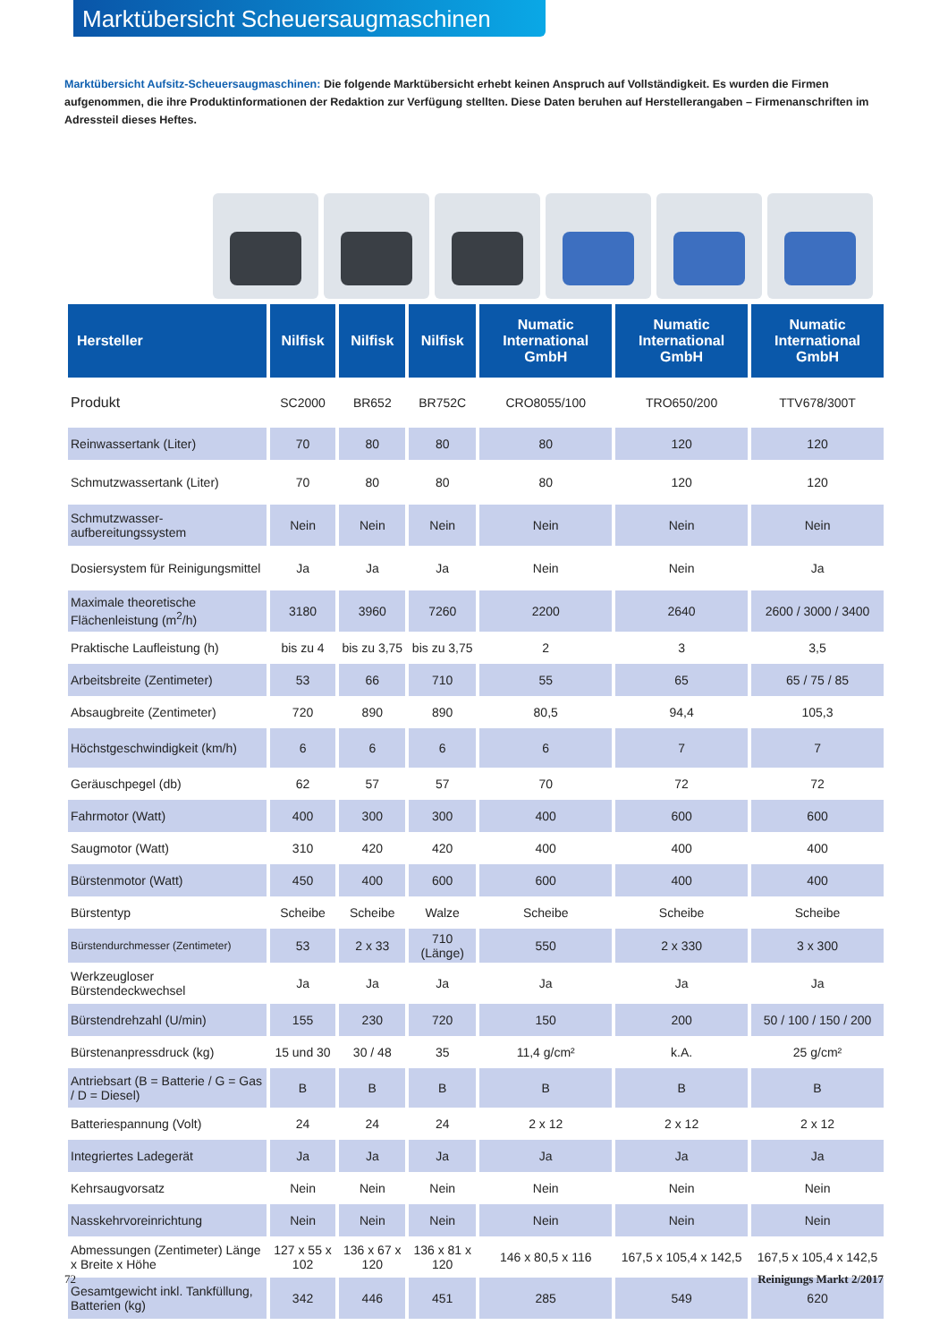Marktübersicht Scheuersaugmaschinen
Marktübersicht Aufsitz-Scheuersaugmaschinen: Die folgende Marktübersicht erhebt keinen Anspruch auf Vollständigkeit. Es wurden die Firmen aufgenommen, die ihre Produktinformationen der Redaktion zur Verfügung stellten. Diese Daten beruhen auf Herstellerangaben – Firmenanschriften im Adressteil dieses Heftes.
| Hersteller | Nilfisk | Nilfisk | Nilfisk | Numatic International GmbH | Numatic International GmbH | Numatic International GmbH |
| --- | --- | --- | --- | --- | --- | --- |
| Produkt | SC2000 | BR652 | BR752C | CRO8055/100 | TRO650/200 | TTV678/300T |
| Reinwassertank (Liter) | 70 | 80 | 80 | 80 | 120 | 120 |
| Schmutzwassertank (Liter) | 70 | 80 | 80 | 80 | 120 | 120 |
| Schmutzwasser-aufbereitungssystem | Nein | Nein | Nein | Nein | Nein | Nein |
| Dosiersystem für Reinigungsmittel | Ja | Ja | Ja | Nein | Nein | Ja |
| Maximale theoretische Flächenleistung (m<sup>2</sup>/h) | 3180 | 3960 | 7260 | 2200 | 2640 | 2600 / 3000 / 3400 |
| Praktische Laufleistung (h) | bis zu 4 | bis zu 3,75 | bis zu 3,75 | 2 | 3 | 3,5 |
| Arbeitsbreite (Zentimeter) | 53 | 66 | 710 | 55 | 65 | 65 / 75 / 85 |
| Absaugbreite (Zentimeter) | 720 | 890 | 890 | 80,5 | 94,4 | 105,3 |
| Höchstgeschwindigkeit (km/h) | 6 | 6 | 6 | 6 | 7 | 7 |
| Geräuschpegel (db) | 62 | 57 | 57 | 70 | 72 | 72 |
| Fahrmotor (Watt) | 400 | 300 | 300 | 400 | 600 | 600 |
| Saugmotor (Watt) | 310 | 420 | 420 | 400 | 400 | 400 |
| Bürstenmotor (Watt) | 450 | 400 | 600 | 600 | 400 | 400 |
| Bürstentyp | Scheibe | Scheibe | Walze | Scheibe | Scheibe | Scheibe |
| Bürstendurchmesser (Zentimeter) | 53 | 2 x 33 | 710 (Länge) | 550 | 2 x 330 | 3 x 300 |
| Werkzeugloser Bürstendeckwechsel | Ja | Ja | Ja | Ja | Ja | Ja |
| Bürstendrehzahl (U/min) | 155 | 230 | 720 | 150 | 200 | 50 / 100 / 150 / 200 |
| Bürstenanpressdruck (kg) | 15 und 30 | 30 / 48 | 35 | 11,4 g/cm² | k.A. | 25 g/cm² |
| Antriebsart (B = Batterie / G = Gas / D = Diesel) | B | B | B | B | B | B |
| Batteriespannung (Volt) | 24 | 24 | 24 | 2 x 12 | 2 x 12 | 2 x 12 |
| Integriertes Ladegerät | Ja | Ja | Ja | Ja | Ja | Ja |
| Kehrsaugvorsatz | Nein | Nein | Nein | Nein | Nein | Nein |
| Nasskehrvoreinrichtung | Nein | Nein | Nein | Nein | Nein | Nein |
| Abmessungen (Zentimeter) Länge x Breite x Höhe | 127 x 55 x 102 | 136 x 67 x 120 | 136 x 81 x 120 | 146 x 80,5 x 116 | 167,5 x 105,4 x 142,5 | 167,5 x 105,4 x 142,5 |
| Gesamtgewicht inkl. Tankfüllung, Batterien (kg) | 342 | 446 | 451 | 285 | 549 | 620 |
72 Reinigungs Markt 2/2017